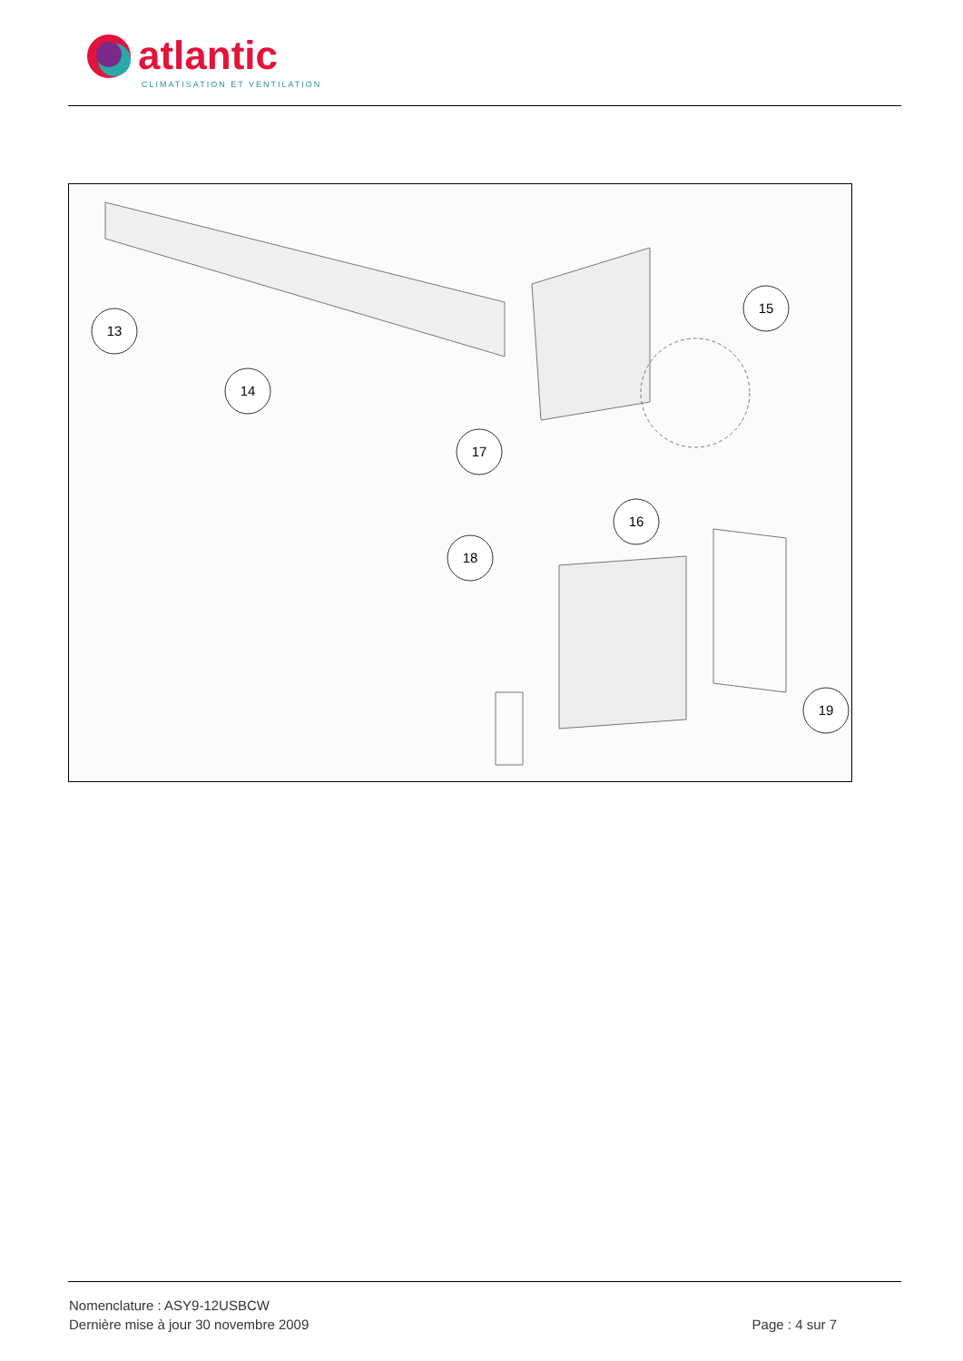atlantic
CLIMATISATION ET VENTILATION
13
14
15
17
16
18
19
Nomenclature : ASY9-12USBCW
Dernière mise à jour 30 novembre 2009 Page : 4 sur 7